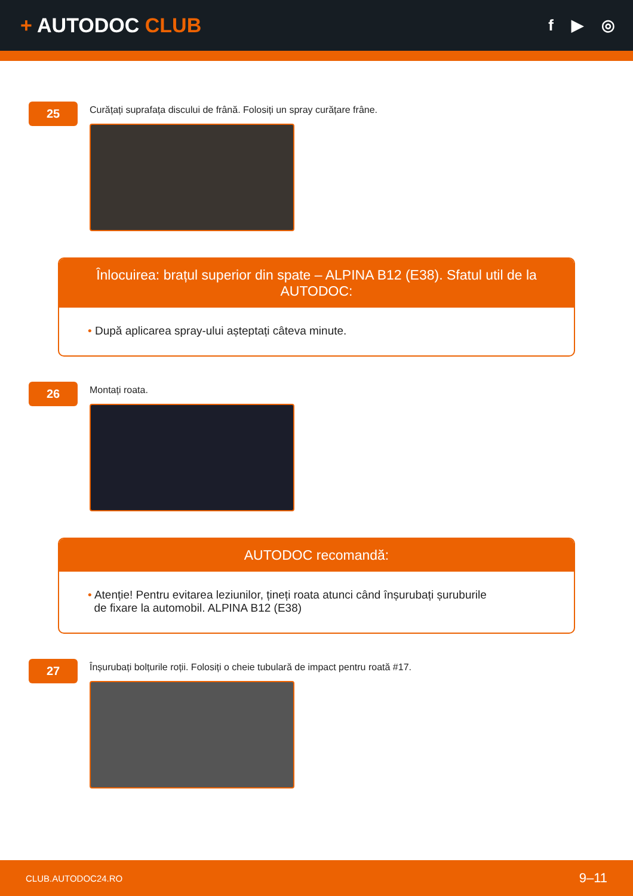+ AUTODOC CLUB
f ▶ ◎
25
Curățați suprafața discului de frână. Folosiți un spray curățare frâne.
Înlocuirea: brațul superior din spate – ALPINA B12 (E38). Sfatul util de la AUTODOC:
• După aplicarea spray-ului așteptați câteva minute.
26
Montați roata.
AUTODOC recomandă:
• Atenție! Pentru evitarea leziunilor, țineți roata atunci când înșurubați șuruburile
de fixare la automobil. ALPINA B12 (E38)
27
Înșurubați bolțurile roții. Folosiți o cheie tubulară de impact pentru roată #17.
CLUB.AUTODOC24.RO 9–11